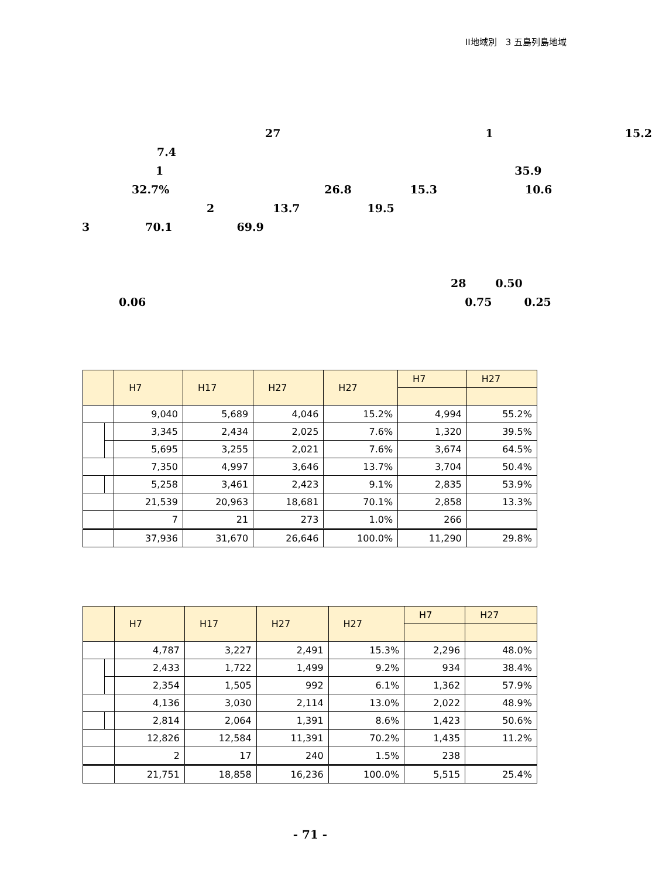II地域別　3 五島列島地域
27 1 15.2
7.4
1 35.9
32.7% 26.8 15.3 10.6
2 13.7 19.5
3 70.1 69.9
28 0.50
0.06 0.75 0.25
| | | H7 | H17 | H27 | H27 | H7 | H27 |
| --- | --- | --- | --- | --- | --- | --- | --- |
| | | 9,040 | 5,689 | 4,046 | 15.2% | 4,994 | 55.2% |
| | | 3,345 | 2,434 | 2,025 | 7.6% | 1,320 | 39.5% |
| | | 5,695 | 3,255 | 2,021 | 7.6% | 3,674 | 64.5% |
| | | 7,350 | 4,997 | 3,646 | 13.7% | 3,704 | 50.4% |
| | | 5,258 | 3,461 | 2,423 | 9.1% | 2,835 | 53.9% |
| | | 21,539 | 20,963 | 18,681 | 70.1% | 2,858 | 13.3% |
| | | 7 | 21 | 273 | 1.0% | 266 | |
| | | 37,936 | 31,670 | 26,646 | 100.0% | 11,290 | 29.8% |
| | | H7 | H17 | H27 | H27 | H7 | H27 |
| --- | --- | --- | --- | --- | --- | --- | --- |
| | | 4,787 | 3,227 | 2,491 | 15.3% | 2,296 | 48.0% |
| | | 2,433 | 1,722 | 1,499 | 9.2% | 934 | 38.4% |
| | | 2,354 | 1,505 | 992 | 6.1% | 1,362 | 57.9% |
| | | 4,136 | 3,030 | 2,114 | 13.0% | 2,022 | 48.9% |
| | | 2,814 | 2,064 | 1,391 | 8.6% | 1,423 | 50.6% |
| | | 12,826 | 12,584 | 11,391 | 70.2% | 1,435 | 11.2% |
| | | 2 | 17 | 240 | 1.5% | 238 | |
| | | 21,751 | 18,858 | 16,236 | 100.0% | 5,515 | 25.4% |
- 71 -